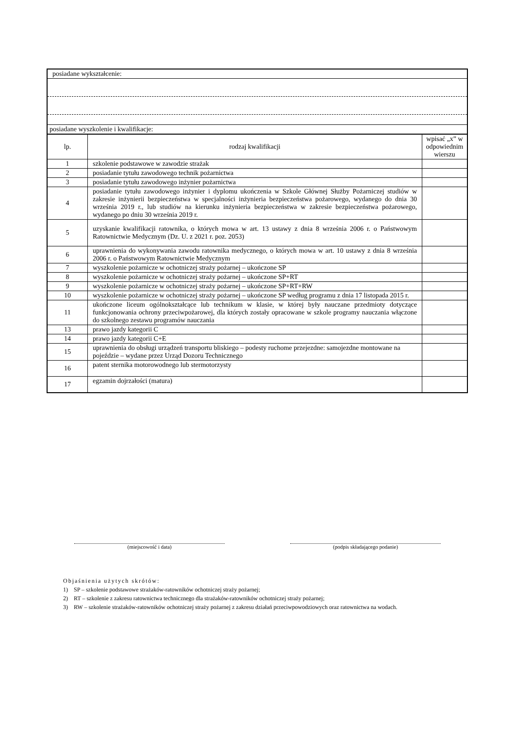| posiadane wykształcenie: | | |
| posiadane wyszkolenie i kwalifikacje: | | |
| lp. | rodzaj kwalifikacji | wpisać „x” w odpowiednim wierszu |
| 1 | szkolenie podstawowe w zawodzie strażak | |
| 2 | posiadanie tytułu zawodowego technik pożarnictwa | |
| 3 | posiadanie tytułu zawodowego inżynier pożarnictwa | |
| 4 | posiadanie tytułu zawodowego inżynier i dyplomu ukończenia w Szkole Głównej Służby Pożarniczej studiów w zakresie inżynierii bezpieczeństwa w specjalności inżynieria bezpieczeństwa pożarowego, wydanego do dnia 30 września 2019 r., lub studiów na kierunku inżynieria bezpieczeństwa w zakresie bezpieczeństwa pożarowego, wydanego po dniu 30 września 2019 r. | |
| 5 | uzyskanie kwalifikacji ratownika, o których mowa w art. 13 ustawy z dnia 8 września 2006 r. o Państwowym Ratownictwie Medycznym (Dz. U. z 2021 r. poz. 2053) | |
| 6 | uprawnienia do wykonywania zawodu ratownika medycznego, o których mowa w art. 10 ustawy z dnia 8 września 2006 r. o Państwowym Ratownictwie Medycznym | |
| 7 | wyszkolenie pożarnicze w ochotniczej straży pożarnej – ukończone SP | |
| 8 | wyszkolenie pożarnicze w ochotniczej straży pożarnej – ukończone SP+RT | |
| 9 | wyszkolenie pożarnicze w ochotniczej straży pożarnej – ukończone SP+RT+RW | |
| 10 | wyszkolenie pożarnicze w ochotniczej straży pożarnej – ukończone SP według programu z dnia 17 listopada 2015 r. | |
| 11 | ukończone liceum ogólnokształcące lub technikum w klasie, w której były nauczane przedmioty dotyczące funkcjonowania ochrony przeciwpożarowej, dla których zostały opracowane w szkole programy nauczania włączone do szkolnego zestawu programów nauczania | |
| 13 | prawo jazdy kategorii C | |
| 14 | prawo jazdy kategorii C+E | |
| 15 | uprawnienia do obsługi urządzeń transportu bliskiego – podesty ruchome przejezdne: samojezdne montowane na pojeździe – wydane przez Urząd Dozoru Technicznego | |
| 16 | patent sternika motorowodnego lub stermotorzysty | |
| 17 | egzamin dojrzałości (matura) | |
(miejscowość i data) (podpis składającego podanie)
Objaśnienia użytych skrótów:
1) SP – szkolenie podstawowe strażaków-ratowników ochotniczej straży pożarnej;
2) RT – szkolenie z zakresu ratownictwa technicznego dla strażaków-ratowników ochotniczej straży pożarnej;
3) RW – szkolenie strażaków-ratowników ochotniczej straży pożarnej z zakresu działań przeciwpowodziowych oraz ratownictwa na wodach.